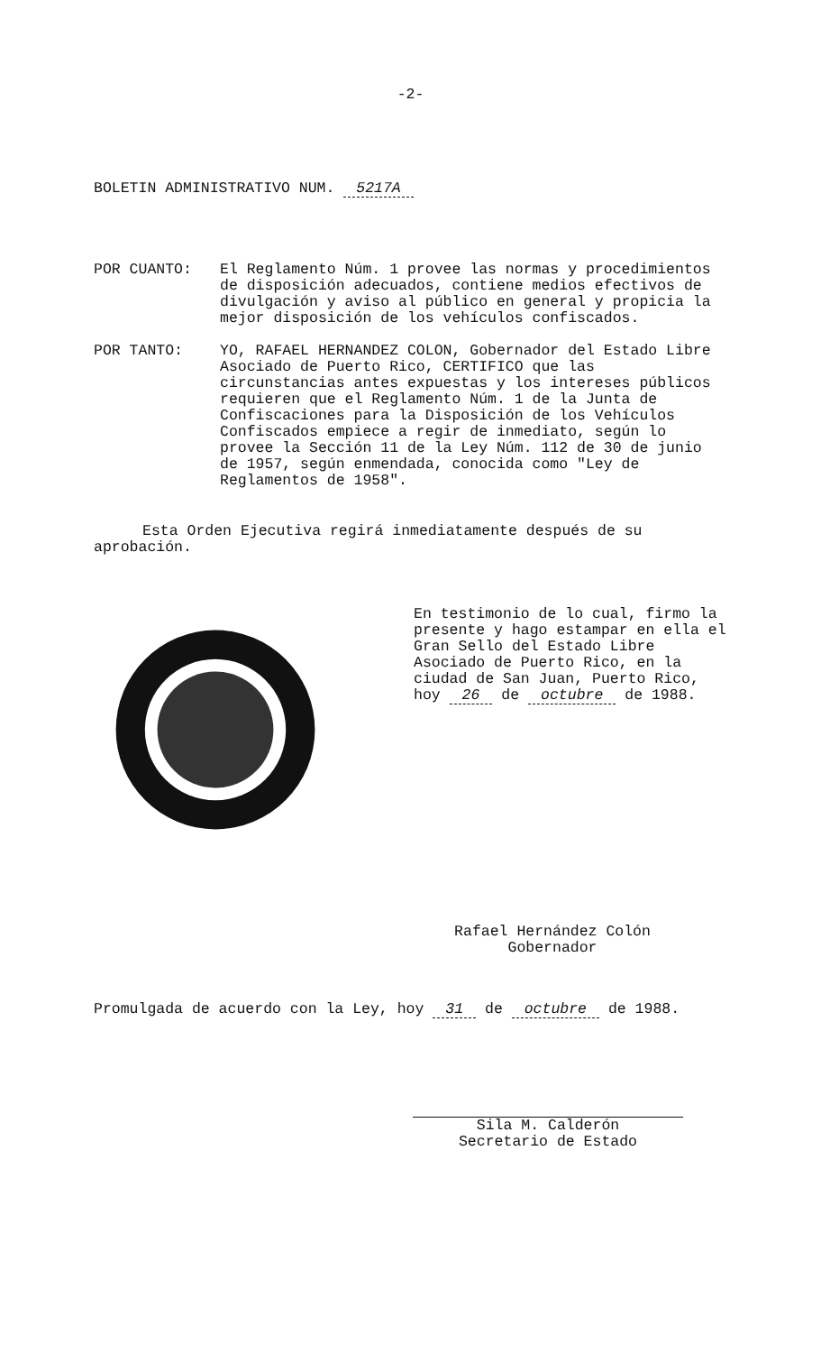-2-
BOLETIN ADMINISTRATIVO NUM. 5217A
POR CUANTO: El Reglamento Núm. 1 provee las normas y procedimientos de disposición adecuados, contiene medios efectivos de divulgación y aviso al público en general y propicia la mejor disposición de los vehículos confiscados.
POR TANTO: YO, RAFAEL HERNANDEZ COLON, Gobernador del Estado Libre Asociado de Puerto Rico, CERTIFICO que las circunstancias antes expuestas y los intereses públicos requieren que el Reglamento Núm. 1 de la Junta de Confiscaciones para la Disposición de los Vehículos Confiscados empiece a regir de inmediato, según lo provee la Sección 11 de la Ley Núm. 112 de 30 de junio de 1957, según enmendada, conocida como "Ley de Reglamentos de 1958".
Esta Orden Ejecutiva regirá inmediatamente después de su aprobación.
En testimonio de lo cual, firmo la presente y hago estampar en ella el Gran Sello del Estado Libre Asociado de Puerto Rico, en la ciudad de San Juan, Puerto Rico, hoy 26 de octubre de 1988.
Rafael Hernández Colón
Gobernador
Promulgada de acuerdo con la Ley, hoy 31 de octubre de 1988.
Sila M. Calderón
Secretario de Estado